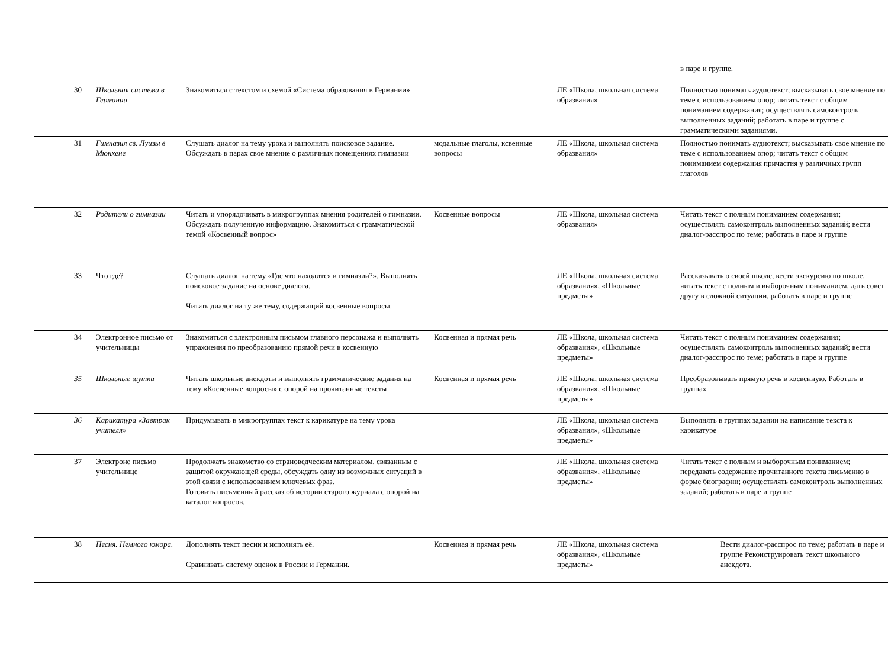| | | | | | | в паре и группе. |
| | 30 | Школьная система в Германии | Знакомиться с текстом и схемой «Система образования в Германии» | | ЛЕ «Школа, школьная система образвания» | Полностью понимать аудиотекст; высказывать своё мнение по теме с использованием опор; читать текст с общим пониманием содержания; осуществлять самоконтроль выполненных заданий; работать в паре и группе с грамматическими заданиями. |
| | 31 | Гимназия св. Луизы в Мюнхене | Слушать диалог на тему урока и выполнять поисковое задание. Обсуждать в парах своё мнение о различных помещениях гимназии | модальные глаголы, ксвенные вопросы | ЛЕ «Школа, школьная система образвания» | Полностью понимать аудиотекст; высказывать своё мнение по теме с использованием опор; читать текст с общим пониманием содержания причастия у различных групп глаголов |
| | 32 | Родители о гимназии | Читать и упорядочивать в микрогруппах мнения родителей о гимназии. Обсуждать полученную информацию. Знакомиться с грамматической темой «Косвенный вопрос» | Косвенные вопросы | ЛЕ «Школа, школьная система образвания» | Читать текст с полным пониманием содержания; осуществлять самоконтроль выполненных заданий; вести диалог-расспрос по теме; работать в паре и группе |
| | 33 | Что где? | Слушать диалог на тему «Где что находится в гимназии?». Выполнять поисковое задание на основе диалога. Читать диалог на ту же тему, содержащий косвенные вопросы. | | ЛЕ «Школа, школьная система образвания», «Школьные предметы» | Рассказывать о своей школе, вести экскурсию по школе, читать текст с полным и выборочным пониманием, дать совет другу в сложной ситуации, работать в паре и группе |
| | 34 | Электронное письмо от учительницы | Знакомиться с электронным письмом главного персонажа и выполнять упражнения по преобразованию прямой речи в косвенную | Косвенная и прямая речь | ЛЕ «Школа, школьная система образвания», «Школьные предметы» | Читать текст с полным пониманием содержания; осуществлять самоконтроль выполненных заданий; вести диалог-расспрос по теме; работать в паре и группе |
| | 35 | Школьные шутки | Читать школьные анекдоты и выполнять грамматические задания на тему «Косвенные вопросы» с опорой на прочитанные тексты | Косвенная и прямая речь | ЛЕ «Школа, школьная система образвания», «Школьные предметы» | Преобразовывать прямую речь в косвенную. Работать в группах |
| | 36 | Карикатура «Завтрак учителя» | Придумывать в микрогруппах текст к карикатуре на тему урока | | ЛЕ «Школа, школьная система образвания», «Школьные предметы» | Выполнять в группах задании на написание текста к карикатуре |
| | 37 | Электроне письмо учительнице | Продолжать знакомство со страноведческим материалом, связанным с защитой окружающей среды, обсуждать одну из возможных ситуаций в этой связи с использованием ключевых фраз. Готовить письменный рассказ об истории старого журнала с опорой на каталог вопросов. | | ЛЕ «Школа, школьная система образвания», «Школьные предметы» | Читать текст с полным и выборочным пониманием; передавать содержание прочитанного текста письменно в форме биографии; осуществлять самоконтроль выполненных заданий; работать в паре и группе |
| | 38 | Песня. Немного юмора. | Дополнять текст песни и исполнять её. Сравнивать систему оценок в России и Германии. | Косвенная и прямая речь | ЛЕ «Школа, школьная система образвания», «Школьные предметы» | Вести диалог-расспрос по теме; работать в паре и группе Реконструировать текст школьного анекдота. |